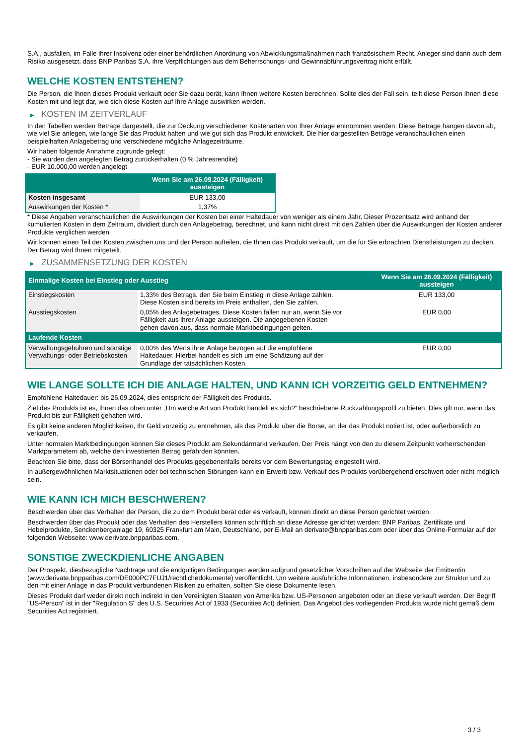S.A., ausfallen, im Falle ihrer Insolvenz oder einer behördlichen Anordnung von Abwicklungsmaßnahmen nach französischem Recht. Anleger sind dann auch dem Risiko ausgesetzt, dass BNP Paribas S.A. ihre Verpflichtungen aus dem Beherrschungs- und Gewinnabführungsvertrag nicht erfüllt.
WELCHE KOSTEN ENTSTEHEN?
Die Person, die Ihnen dieses Produkt verkauft oder Sie dazu berät, kann Ihnen weitere Kosten berechnen. Sollte dies der Fall sein, teilt diese Person Ihnen diese Kosten mit und legt dar, wie sich diese Kosten auf Ihre Anlage auswirken werden.
▶ KOSTEN IM ZEITVERLAUF
In den Tabellen werden Beträge dargestellt, die zur Deckung verschiedener Kostenarten von Ihrer Anlage entnommen werden. Diese Beträge hängen davon ab, wie viel Sie anlegen, wie lange Sie das Produkt halten und wie gut sich das Produkt entwickelt. Die hier dargestellten Beträge veranschaulichen einen beispielhaften Anlagebetrag und verschiedene mögliche Anlagezeiträume.
Wir haben folgende Annahme zugrunde gelegt:
- Sie würden den angelegten Betrag zurückerhalten (0 % Jahresrendite)
- EUR 10.000,00 werden angelegt
| | Wenn Sie am 26.09.2024 (Fälligkeit) aussteigen |
| --- | --- |
| Kosten insgesamt | EUR 133,00 |
| Auswirkungen der Kosten * | 1,37% |
* Diese Angaben veranschaulichen die Auswirkungen der Kosten bei einer Haltedauer von weniger als einem Jahr. Dieser Prozentsatz wird anhand der kumulierten Kosten in dem Zeitraum, dividiert durch den Anlagebetrag, berechnet, und kann nicht direkt mit den Zahlen über die Auswirkungen der Kosten anderer Produkte verglichen werden.
Wir können einen Teil der Kosten zwischen uns und der Person aufteilen, die Ihnen das Produkt verkauft, um die für Sie erbrachten Dienstleistungen zu decken. Der Betrag wird Ihnen mitgeteilt.
▶ ZUSAMMENSETZUNG DER KOSTEN
| Einmalige Kosten bei Einstieg oder Ausstieg | | Wenn Sie am 26.09.2024 (Fälligkeit) aussteigen |
| --- | --- | --- |
| Einstiegskosten | 1,33% des Betrags, den Sie beim Einstieg in diese Anlage zahlen. Diese Kosten sind bereits im Preis enthalten, den Sie zahlen. | EUR 133,00 |
| Ausstiegskosten | 0,05% des Anlagebetrages. Diese Kosten fallen nur an, wenn Sie vor Fälligkeit aus ihrer Anlage aussteigen. Die angegebenen Kosten gehen davon aus, dass normale Marktbedingungen gelten. | EUR 0,00 |
| Laufende Kosten | | |
| Verwaltungsgebühren und sonstige Verwaltungs- oder Betriebskosten | 0,00% des Werts ihrer Anlage bezogen auf die empfohlene Haltedauer. Hierbei handelt es sich um eine Schätzung auf der Grundlage der tatsächlichen Kosten. | EUR 0,00 |
WIE LANGE SOLLTE ICH DIE ANLAGE HALTEN, UND KANN ICH VORZEITIG GELD ENTNEHMEN?
Empfohlene Haltedauer: bis 26.09.2024, dies entspricht der Fälligkeit des Produkts.
Ziel des Produkts ist es, Ihnen das oben unter „Um welche Art von Produkt handelt es sich?“ beschriebene Rückzahlungsprofil zu bieten. Dies gilt nur, wenn das Produkt bis zur Fälligkeit gehalten wird.
Es gibt keine anderen Möglichkeiten, Ihr Geld vorzeitig zu entnehmen, als das Produkt über die Börse, an der das Produkt notiert ist, oder außerbörslich zu verkaufen.
Unter normalen Marktbedingungen können Sie dieses Produkt am Sekundärmarkt verkaufen. Der Preis hängt von den zu diesem Zeitpunkt vorherrschenden Marktparametern ab, welche den investierten Betrag gefährden könnten.
Beachten Sie bitte, dass der Börsenhandel des Produkts gegebenenfalls bereits vor dem Bewertungstag eingestellt wird.
In außergewöhnlichen Marktsituationen oder bei technischen Störungen kann ein Erwerb bzw. Verkauf des Produkts vorübergehend erschwert oder nicht möglich sein.
WIE KANN ICH MICH BESCHWEREN?
Beschwerden über das Verhalten der Person, die zu dem Produkt berät oder es verkauft, können direkt an diese Person gerichtet werden.
Beschwerden über das Produkt oder das Verhalten des Herstellers können schriftlich an diese Adresse gerichtet werden: BNP Paribas, Zertifikate und Hebelprodukte, Senckenberganlage 19, 60325 Frankfurt am Main, Deutschland, per E-Mail an derivate@bnpparibas.com oder über das Online-Formular auf der folgenden Webseite: www.derivate.bnpparibas.com.
SONSTIGE ZWECKDIENLICHE ANGABEN
Der Prospekt, diesbezügliche Nachträge und die endgültigen Bedingungen werden aufgrund gesetzlicher Vorschriften auf der Webseite der Emittentin (www.derivate.bnpparibas.com/DE000PC7FUJ1/rechtlichedokumente) veröffentlicht. Um weitere ausführliche Informationen, insbesondere zur Struktur und zu den mit einer Anlage in das Produkt verbundenen Risiken zu erhalten, sollten Sie diese Dokumente lesen.
Dieses Produkt darf weder direkt noch indirekt in den Vereinigten Staaten von Amerika bzw. US-Personen angeboten oder an diese verkauft werden. Der Begriff "US-Person" ist in der "Regulation S" des U.S. Securities Act of 1933 (Securities Act) definiert. Das Angebot des vorliegenden Produkts wurde nicht gemäß dem Securities Act registriert.
3 / 3